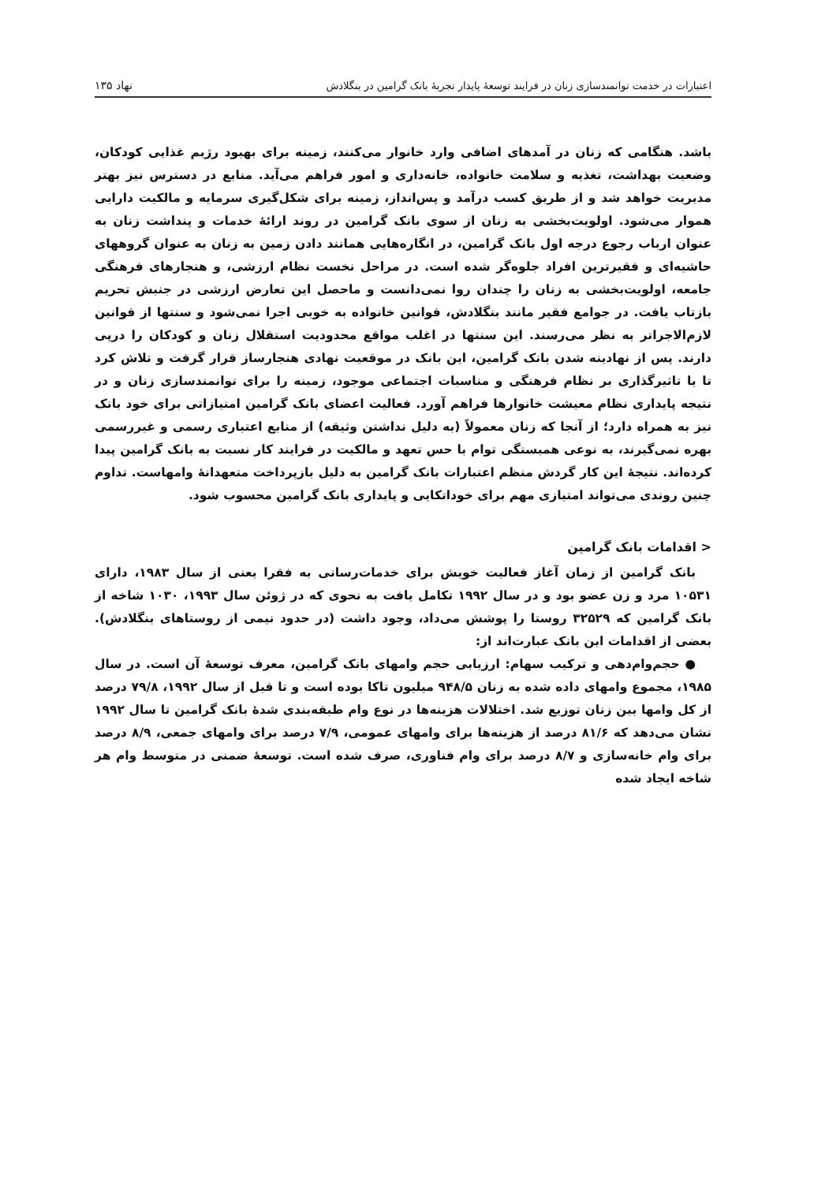اعتبارات در خدمت توانمندسازی زنان در فرایند توسعهٔ پایدار تجربهٔ بانک گرامین در بنگلادش
۱۳۵ نهاد
باشد. هنگامی که زنان در آمدهای اضافی وارد خانوار می‌کنند، زمینه برای بهبود رژیم غذایی کودکان، وضعیت بهداشت، تغذیه و سلامت خانواده، خانه‌داری و امور فراهم می‌آید. منابع در دسترس نیز بهتر مدیریت خواهد شد و از طریق کسب درآمد و پس‌انداز، زمینه برای شکل‌گیری سرمایه و مالکیت دارایی هموار می‌شود. اولویت‌بخشی به زنان از سوی بانک گرامین در روند ارائهٔ خدمات و پنداشت زنان به عنوان ارباب رجوع درجه اول بانک گرامین، در انگاره‌هایی همانند دادن زمین به زنان به عنوان گروههای حاشیه‌ای و فقیرترین افراد جلوه‌گر شده است. در مراحل نخست نظام ارزشی، و هنجارهای فرهنگی جامعه، اولویت‌بخشی به زنان را چندان روا نمی‌دانست و ماحصل این تعارض ارزشی در جنبش تحریم بازتاب یافت. در جوامع فقیر مانند بنگلادش، قوانین خانواده به خوبی اجرا نمی‌شود و سنتها از قوانین لازم‌الاجراتر به نظر می‌رسند. این سنتها در اغلب مواقع محدودیت استقلال زنان و کودکان را درپی دارند. پس از نهادینه شدن بانک گرامین، این بانک در موقعیت نهادی هنجارساز قرار گرفت و تلاش کرد تا با تاثیرگذاری بر نظام فرهنگی و مناسبات اجتماعی موجود، زمینه را برای توانمندسازی زنان و در نتیجه پایداری نظام معیشت خانوارها فراهم آورد. فعالیت اعضای بانک گرامین امتیازاتی برای خود بانک نیز به همراه دارد؛ از آنجا که زنان معمولاً (به دلیل نداشتن وثیقه) از منابع اعتباری رسمی و غیررسمی بهره نمی‌گیرند، به نوعی همبستگی توام با حس تعهد و مالکیت در فرایند کار نسبت به بانک گرامین پیدا کرده‌اند. نتیجهٔ این کار گردش منظم اعتبارات بانک گرامین به دلیل بازپرداخت متعهدانهٔ وامهاست. تداوم چنین روندی می‌تواند امتیازی مهم برای خوداتکایی و پایداری بانک گرامین محسوب شود.
< اقدامات بانک گرامین
بانک گرامین از زمان آغاز فعالیت خویش برای خدمات‌رسانی به فقرا یعنی از سال ۱۹۸۳، دارای ۱۰۵۳۱ مرد و زن عضو بود و در سال ۱۹۹۲ تکامل یافت به نحوی که در ژوئن سال ۱۹۹۳، ۱۰۳۰ شاخه از بانک گرامین که ۳۲۵۲۹ روستا را پوشش می‌داد، وجود داشت (در حدود نیمی از روستاهای بنگلادش). بعضی از اقدامات این بانک عبارت‌اند از:
● حجم‌وام‌دهی و ترکیب سهام: ارزیابی حجم وامهای بانک گرامین، معرف توسعهٔ آن است. در سال ۱۹۸۵، مجموع وامهای داده شده به زنان ۹۴۸/۵ میلیون تاکا بوده است و تا قبل از سال ۱۹۹۲، ۷۹/۸ درصد از کل وامها بین زنان توزیع شد. اختلالات هزینه‌ها در نوع وام طبقه‌بندی شدهٔ بانک گرامین تا سال ۱۹۹۲ نشان می‌دهد که ۸۱/۶ درصد از هزینه‌ها برای وامهای عمومی، ۷/۹ درصد برای وامهای جمعی، ۸/۹ درصد برای وام خانه‌سازی و ۸/۷ درصد برای وام فناوری، صرف شده است. توسعهٔ ضمنی در متوسط وام هر شاخه ایجاد شده